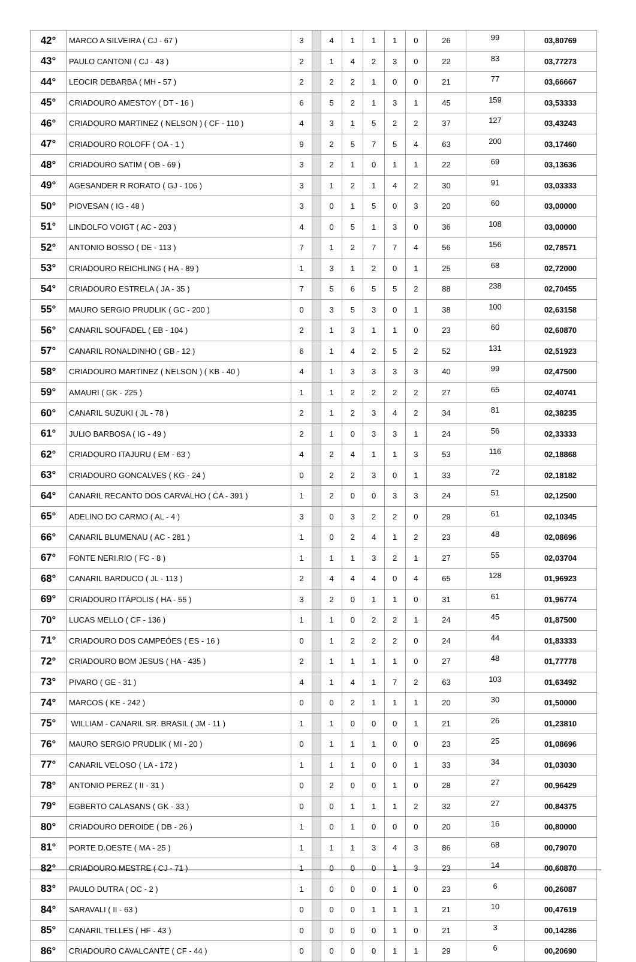| 42° | MARCO A SILVEIRA ( CJ - 67 ) | 3 | | 4 | 1 | 1 | 1 | 0 | 26 | 99 | 03,80769 |
| 43° | PAULO CANTONI ( CJ - 43 ) | 2 | | 1 | 4 | 2 | 3 | 0 | 22 | 83 | 03,77273 |
| 44° | LEOCIR DEBARBA ( MH - 57 ) | 2 | | 2 | 2 | 1 | 0 | 0 | 21 | 77 | 03,66667 |
| 45° | CRIADOURO AMESTOY ( DT - 16 ) | 6 | | 5 | 2 | 1 | 3 | 1 | 45 | 159 | 03,53333 |
| 46° | CRIADOURO MARTINEZ ( NELSON ) ( CF - 110 ) | 4 | | 3 | 1 | 5 | 2 | 2 | 37 | 127 | 03,43243 |
| 47° | CRIADOURO ROLOFF ( OA - 1 ) | 9 | | 2 | 5 | 7 | 5 | 4 | 63 | 200 | 03,17460 |
| 48° | CRIADOURO SATIM ( OB - 69 ) | 3 | | 2 | 1 | 0 | 1 | 1 | 22 | 69 | 03,13636 |
| 49° | AGESANDER R RORATO ( GJ - 106 ) | 3 | | 1 | 2 | 1 | 4 | 2 | 30 | 91 | 03,03333 |
| 50° | PIOVESAN ( IG - 48 ) | 3 | | 0 | 1 | 5 | 0 | 3 | 20 | 60 | 03,00000 |
| 51° | LINDOLFO VOIGT ( AC - 203 ) | 4 | | 0 | 5 | 1 | 3 | 0 | 36 | 108 | 03,00000 |
| 52° | ANTONIO BOSSO ( DE - 113 ) | 7 | | 1 | 2 | 7 | 7 | 4 | 56 | 156 | 02,78571 |
| 53° | CRIADOURO REICHLING ( HA - 89 ) | 1 | | 3 | 1 | 2 | 0 | 1 | 25 | 68 | 02,72000 |
| 54° | CRIADOURO ESTRELA ( JA - 35 ) | 7 | | 5 | 6 | 5 | 5 | 2 | 88 | 238 | 02,70455 |
| 55° | MAURO SERGIO PRUDLIK ( GC - 200 ) | 0 | | 3 | 5 | 3 | 0 | 1 | 38 | 100 | 02,63158 |
| 56° | CANARIL SOUFADEL ( EB - 104 ) | 2 | | 1 | 3 | 1 | 1 | 0 | 23 | 60 | 02,60870 |
| 57° | CANARIL RONALDINHO ( GB - 12 ) | 6 | | 1 | 4 | 2 | 5 | 2 | 52 | 131 | 02,51923 |
| 58° | CRIADOURO MARTINEZ ( NELSON ) ( KB - 40 ) | 4 | | 1 | 3 | 3 | 3 | 3 | 40 | 99 | 02,47500 |
| 59° | AMAURI ( GK - 225 ) | 1 | | 1 | 2 | 2 | 2 | 2 | 27 | 65 | 02,40741 |
| 60° | CANARIL SUZUKI ( JL - 78 ) | 2 | | 1 | 2 | 3 | 4 | 2 | 34 | 81 | 02,38235 |
| 61° | JULIO BARBOSA ( IG - 49 ) | 2 | | 1 | 0 | 3 | 3 | 1 | 24 | 56 | 02,33333 |
| 62° | CRIADOURO ITAJURU ( EM - 63 ) | 4 | | 2 | 4 | 1 | 1 | 3 | 53 | 116 | 02,18868 |
| 63° | CRIADOURO GONCALVES ( KG - 24 ) | 0 | | 2 | 2 | 3 | 0 | 1 | 33 | 72 | 02,18182 |
| 64° | CANARIL RECANTO DOS CARVALHO ( CA - 391 ) | 1 | | 2 | 0 | 0 | 3 | 3 | 24 | 51 | 02,12500 |
| 65° | ADELINO DO CARMO ( AL - 4 ) | 3 | | 0 | 3 | 2 | 2 | 0 | 29 | 61 | 02,10345 |
| 66° | CANARIL BLUMENAU ( AC - 281 ) | 1 | | 0 | 2 | 4 | 1 | 2 | 23 | 48 | 02,08696 |
| 67° | FONTE NERI.RIO ( FC - 8 ) | 1 | | 1 | 1 | 3 | 2 | 1 | 27 | 55 | 02,03704 |
| 68° | CANARIL BARDUCO ( JL - 113 ) | 2 | | 4 | 4 | 4 | 0 | 4 | 65 | 128 | 01,96923 |
| 69° | CRIADOURO ITÁPOLIS ( HA - 55 ) | 3 | | 2 | 0 | 1 | 1 | 0 | 31 | 61 | 01,96774 |
| 70° | LUCAS MELLO ( CF - 136 ) | 1 | | 1 | 0 | 2 | 2 | 1 | 24 | 45 | 01,87500 |
| 71° | CRIADOURO DOS CAMPEÓES ( ES - 16 ) | 0 | | 1 | 2 | 2 | 2 | 0 | 24 | 44 | 01,83333 |
| 72° | CRIADOURO BOM JESUS ( HA - 435 ) | 2 | | 1 | 1 | 1 | 1 | 0 | 27 | 48 | 01,77778 |
| 73° | PIVARO ( GE - 31 ) | 4 | | 1 | 4 | 1 | 7 | 2 | 63 | 103 | 01,63492 |
| 74° | MARCOS ( KE - 242 ) | 0 | | 0 | 2 | 1 | 1 | 1 | 20 | 30 | 01,50000 |
| 75° | WILLIAM - CANARIL SR. BRASIL ( JM - 11 ) | 1 | | 1 | 0 | 0 | 0 | 1 | 21 | 26 | 01,23810 |
| 76° | MAURO SERGIO PRUDLIK ( MI - 20 ) | 0 | | 1 | 1 | 1 | 0 | 0 | 23 | 25 | 01,08696 |
| 77° | CANARIL VELOSO ( LA - 172 ) | 1 | | 1 | 1 | 0 | 0 | 1 | 33 | 34 | 01,03030 |
| 78° | ANTONIO PEREZ ( II - 31 ) | 0 | | 2 | 0 | 0 | 1 | 0 | 28 | 27 | 00,96429 |
| 79° | EGBERTO CALASANS ( GK - 33 ) | 0 | | 0 | 1 | 1 | 1 | 2 | 32 | 27 | 00,84375 |
| 80° | CRIADOURO DEROIDE ( DB - 26 ) | 1 | | 0 | 1 | 0 | 0 | 0 | 20 | 16 | 00,80000 |
| 81° | PORTE D.OESTE ( MA - 25 ) | 1 | | 1 | 1 | 3 | 4 | 3 | 86 | 68 | 00,79070 |
| 82° | CRIADOURO MESTRE ( CJ - 71 ) | 1 | | 0 | 0 | 0 | 1 | 3 | 23 | 14 | 00,60870 |
| 83° | PAULO DUTRA ( OC - 2 ) | 1 | | 0 | 0 | 0 | 1 | 0 | 23 | 6 | 00,26087 |
| 84° | SARAVALI ( II - 63 ) | 0 | | 0 | 0 | 1 | 1 | 1 | 21 | 10 | 00,47619 |
| 85° | CANARIL TELLES ( HF - 43 ) | 0 | | 0 | 0 | 0 | 1 | 0 | 21 | 3 | 00,14286 |
| 86° | CRIADOURO CAVALCANTE ( CF - 44 ) | 0 | | 0 | 0 | 0 | 1 | 1 | 29 | 6 | 00,20690 |